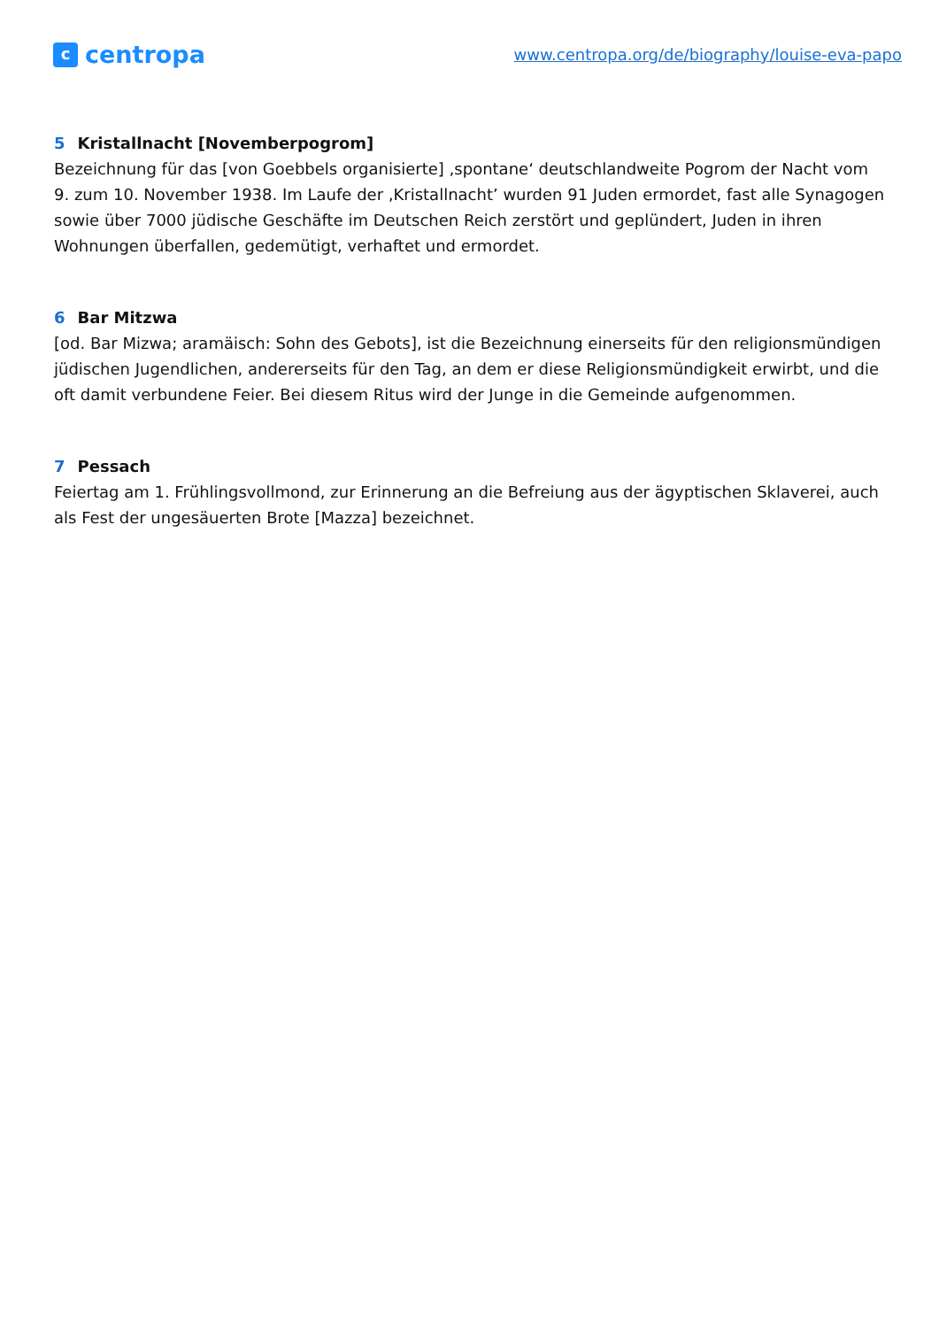ccentropa
www.centropa.org/de/biography/louise-eva-papo
5 Kristallnacht [Novemberpogrom]
Bezeichnung für das [von Goebbels organisierte] ‚spontane‘ deutschlandweite Pogrom der Nacht vom 9. zum 10. November 1938. Im Laufe der ‚Kristallnacht’ wurden 91 Juden ermordet, fast alle Synagogen sowie über 7000 jüdische Geschäfte im Deutschen Reich zerstört und geplündert, Juden in ihren Wohnungen überfallen, gedemütigt, verhaftet und ermordet.
6 Bar Mitzwa
[od. Bar Mizwa; aramäisch: Sohn des Gebots], ist die Bezeichnung einerseits für den religionsmündigen jüdischen Jugendlichen, andererseits für den Tag, an dem er diese Religionsmündigkeit erwirbt, und die oft damit verbundene Feier. Bei diesem Ritus wird der Junge in die Gemeinde aufgenommen.
7 Pessach
Feiertag am 1. Frühlingsvollmond, zur Erinnerung an die Befreiung aus der ägyptischen Sklaverei, auch als Fest der ungesäuerten Brote [Mazza] bezeichnet.